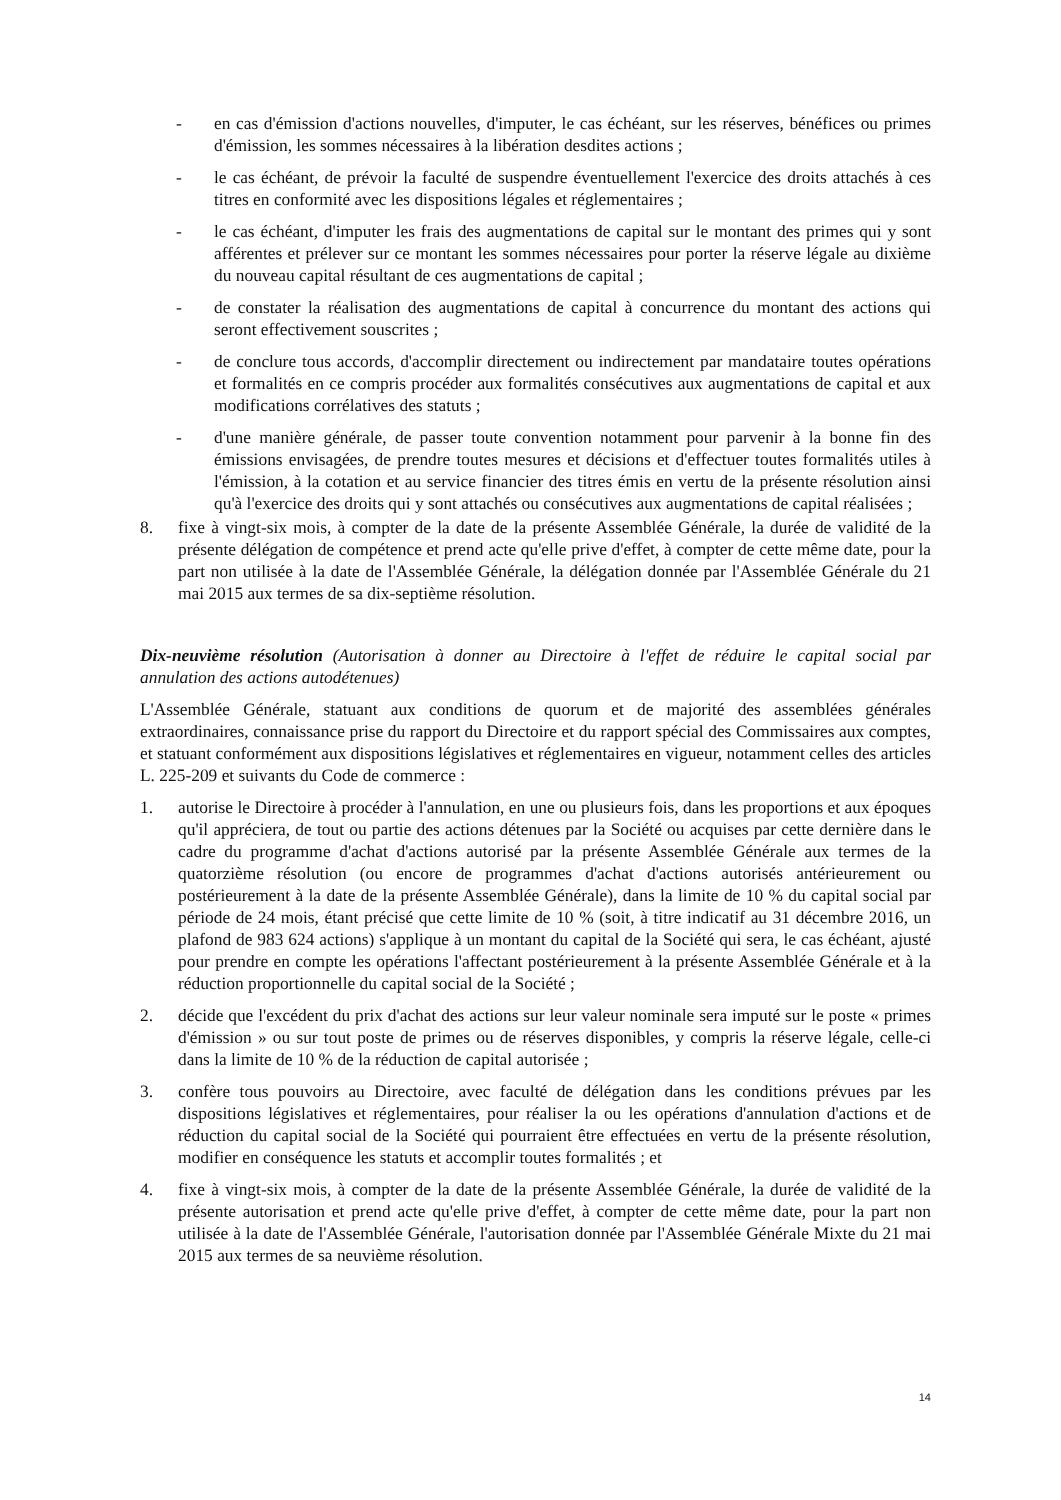- en cas d'émission d'actions nouvelles, d'imputer, le cas échéant, sur les réserves, bénéfices ou primes d'émission, les sommes nécessaires à la libération desdites actions ;
- le cas échéant, de prévoir la faculté de suspendre éventuellement l'exercice des droits attachés à ces titres en conformité avec les dispositions légales et réglementaires ;
- le cas échéant, d'imputer les frais des augmentations de capital sur le montant des primes qui y sont afférentes et prélever sur ce montant les sommes nécessaires pour porter la réserve légale au dixième du nouveau capital résultant de ces augmentations de capital ;
- de constater la réalisation des augmentations de capital à concurrence du montant des actions qui seront effectivement souscrites ;
- de conclure tous accords, d'accomplir directement ou indirectement par mandataire toutes opérations et formalités en ce compris procéder aux formalités consécutives aux augmentations de capital et aux modifications corrélatives des statuts ;
- d'une manière générale, de passer toute convention notamment pour parvenir à la bonne fin des émissions envisagées, de prendre toutes mesures et décisions et d'effectuer toutes formalités utiles à l'émission, à la cotation et au service financier des titres émis en vertu de la présente résolution ainsi qu'à l'exercice des droits qui y sont attachés ou consécutives aux augmentations de capital réalisées ;
8. fixe à vingt-six mois, à compter de la date de la présente Assemblée Générale, la durée de validité de la présente délégation de compétence et prend acte qu'elle prive d'effet, à compter de cette même date, pour la part non utilisée à la date de l'Assemblée Générale, la délégation donnée par l'Assemblée Générale du 21 mai 2015 aux termes de sa dix-septième résolution.
Dix-neuvième résolution (Autorisation à donner au Directoire à l'effet de réduire le capital social par annulation des actions autodétenues)
L'Assemblée Générale, statuant aux conditions de quorum et de majorité des assemblées générales extraordinaires, connaissance prise du rapport du Directoire et du rapport spécial des Commissaires aux comptes, et statuant conformément aux dispositions législatives et réglementaires en vigueur, notamment celles des articles L. 225-209 et suivants du Code de commerce :
1. autorise le Directoire à procéder à l'annulation, en une ou plusieurs fois, dans les proportions et aux époques qu'il appréciera, de tout ou partie des actions détenues par la Société ou acquises par cette dernière dans le cadre du programme d'achat d'actions autorisé par la présente Assemblée Générale aux termes de la quatorzième résolution (ou encore de programmes d'achat d'actions autorisés antérieurement ou postérieurement à la date de la présente Assemblée Générale), dans la limite de 10 % du capital social par période de 24 mois, étant précisé que cette limite de 10 % (soit, à titre indicatif au 31 décembre 2016, un plafond de 983 624 actions) s'applique à un montant du capital de la Société qui sera, le cas échéant, ajusté pour prendre en compte les opérations l'affectant postérieurement à la présente Assemblée Générale et à la réduction proportionnelle du capital social de la Société ;
2. décide que l'excédent du prix d'achat des actions sur leur valeur nominale sera imputé sur le poste « primes d'émission » ou sur tout poste de primes ou de réserves disponibles, y compris la réserve légale, celle-ci dans la limite de 10 % de la réduction de capital autorisée ;
3. confère tous pouvoirs au Directoire, avec faculté de délégation dans les conditions prévues par les dispositions législatives et réglementaires, pour réaliser la ou les opérations d'annulation d'actions et de réduction du capital social de la Société qui pourraient être effectuées en vertu de la présente résolution, modifier en conséquence les statuts et accomplir toutes formalités ; et
4. fixe à vingt-six mois, à compter de la date de la présente Assemblée Générale, la durée de validité de la présente autorisation et prend acte qu'elle prive d'effet, à compter de cette même date, pour la part non utilisée à la date de l'Assemblée Générale, l'autorisation donnée par l'Assemblée Générale Mixte du 21 mai 2015 aux termes de sa neuvième résolution.
14